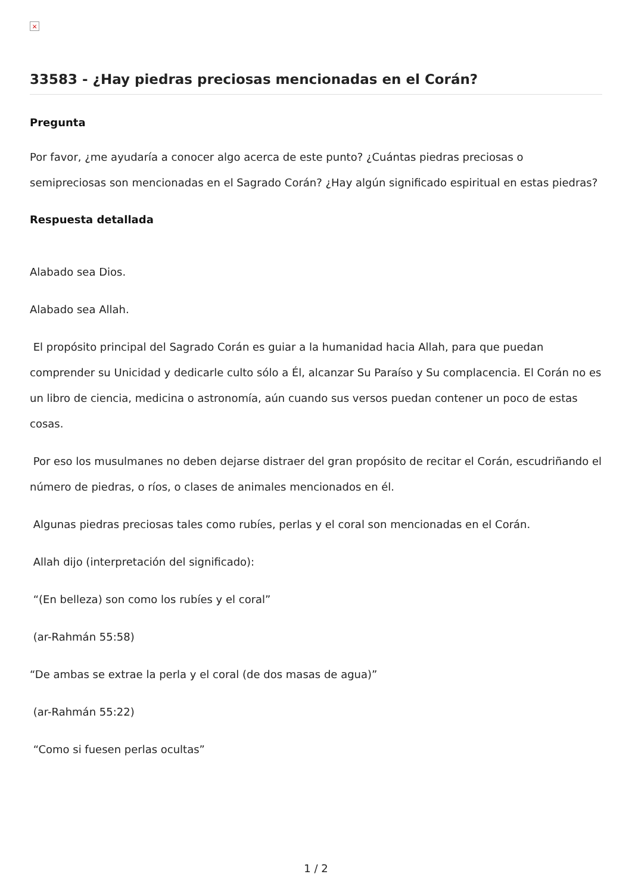×
33583 - ¿Hay piedras preciosas mencionadas en el Corán?
Pregunta
Por favor, ¿me ayudaría a conocer algo acerca de este punto? ¿Cuántas piedras preciosas o semipreciosas son mencionadas en el Sagrado Corán? ¿Hay algún significado espiritual en estas piedras?
Respuesta detallada
Alabado sea Dios.
Alabado sea Allah.
El propósito principal del Sagrado Corán es guiar a la humanidad hacia Allah, para que puedan comprender su Unicidad y dedicarle culto sólo a Él, alcanzar Su Paraíso y Su complacencia. El Corán no es un libro de ciencia, medicina o astronomía, aún cuando sus versos puedan contener un poco de estas cosas.
Por eso los musulmanes no deben dejarse distraer del gran propósito de recitar el Corán, escudriñando el número de piedras, o ríos, o clases de animales mencionados en él.
Algunas piedras preciosas tales como rubíes, perlas y el coral son mencionadas en el Corán.
Allah dijo (interpretación del significado):
“(En belleza) son como los rubíes y el coral”
(ar-Rahmán 55:58)
“De ambas se extrae la perla y el coral (de dos masas de agua)”
(ar-Rahmán 55:22)
“Como si fuesen perlas ocultas”
1 / 2